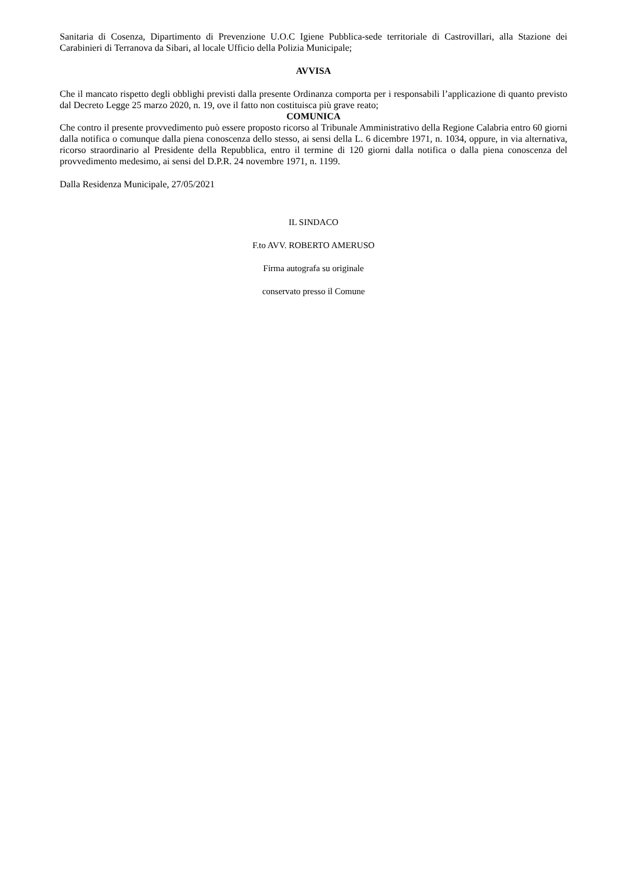Sanitaria di Cosenza, Dipartimento di Prevenzione U.O.C Igiene Pubblica-sede territoriale di Castrovillari, alla Stazione dei Carabinieri di Terranova da Sibari, al locale Ufficio della Polizia Municipale;
AVVISA
Che il mancato rispetto degli obblighi previsti dalla presente Ordinanza comporta per i responsabili l’applicazione di quanto previsto dal Decreto Legge 25 marzo 2020, n. 19, ove il fatto non costituisca più grave reato;
COMUNICA
Che contro il presente provvedimento può essere proposto ricorso al Tribunale Amministrativo della Regione Calabria entro 60 giorni dalla notifica o comunque dalla piena conoscenza dello stesso, ai sensi della L. 6 dicembre 1971, n. 1034, oppure, in via alternativa, ricorso straordinario al Presidente della Repubblica, entro il termine di 120 giorni dalla notifica o dalla piena conoscenza del provvedimento medesimo, ai sensi del D.P.R. 24 novembre 1971, n. 1199.
Dalla Residenza Municipale, 27/05/2021
IL SINDACO
F.to AVV. ROBERTO AMERUSO
Firma autografa su originale
conservato presso il Comune